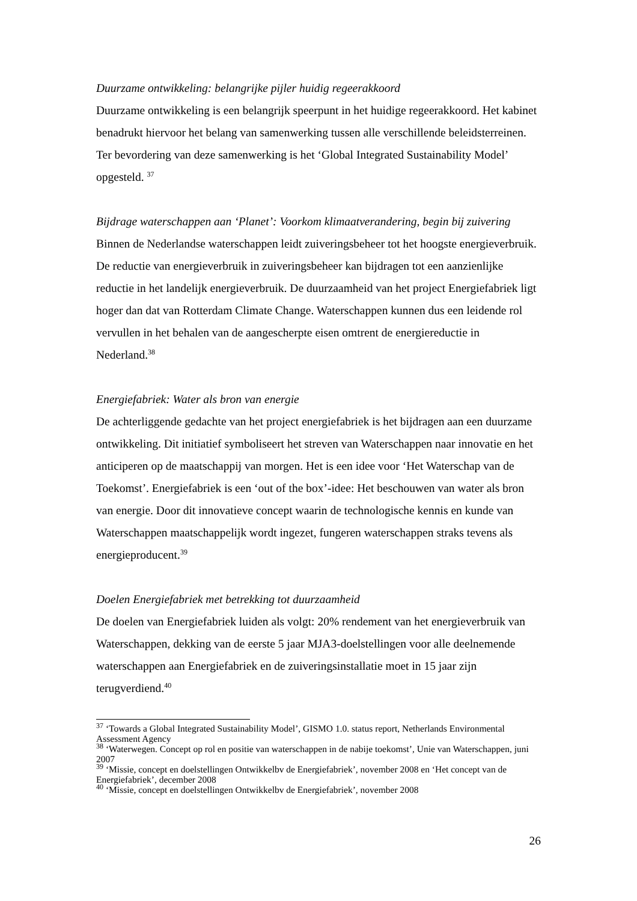Duurzame ontwikkeling: belangrijke pijler huidig regeerakkoord
Duurzame ontwikkeling is een belangrijk speerpunt in het huidige regeerakkoord. Het kabinet benadrukt hiervoor het belang van samenwerking tussen alle verschillende beleidsterreinen. Ter bevordering van deze samenwerking is het ‘Global Integrated Sustainability Model’ opgesteld. <sup>37</sup>
Bijdrage waterschappen aan ‘Planet’: Voorkom klimaatverandering, begin bij zuivering
Binnen de Nederlandse waterschappen leidt zuiveringsbeheer tot het hoogste energieverbruik. De reductie van energieverbruik in zuiveringsbeheer kan bijdragen tot een aanzienlijke reductie in het landelijk energieverbruik. De duurzaamheid van het project Energiefabriek ligt hoger dan dat van Rotterdam Climate Change. Waterschappen kunnen dus een leidende rol vervullen in het behalen van de aangescherpte eisen omtrent de energiereductie in Nederland.<sup>38</sup>
Energiefabriek: Water als bron van energie
De achterliggende gedachte van het project energiefabriek is het bijdragen aan een duurzame ontwikkeling. Dit initiatief symboliseert het streven van Waterschappen naar innovatie en het anticiperen op de maatschappij van morgen. Het is een idee voor ‘Het Waterschap van de Toekomst’. Energiefabriek is een ‘out of the box’-idee: Het beschouwen van water als bron van energie. Door dit innovatieve concept waarin de technologische kennis en kunde van Waterschappen maatschappelijk wordt ingezet, fungeren waterschappen straks tevens als energieproducent.<sup>39</sup>
Doelen Energiefabriek met betrekking tot duurzaamheid
De doelen van Energiefabriek luiden als volgt: 20% rendement van het energieverbruik van Waterschappen, dekking van de eerste 5 jaar MJA3-doelstellingen voor alle deelnemende waterschappen aan Energiefabriek en de zuiveringsinstallatie moet in 15 jaar zijn terugverdiend.<sup>40</sup>
<sup>37</sup> ‘Towards a Global Integrated Sustainability Model’, GISMO 1.0. status report, Netherlands Environmental Assessment Agency
<sup>38</sup> ‘Waterwegen. Concept op rol en positie van waterschappen in de nabije toekomst’, Unie van Waterschappen, juni 2007
<sup>39</sup> ‘Missie, concept en doelstellingen Ontwikkelbv de Energiefabriek’, november 2008 en ‘Het concept van de Energiefabriek’, december 2008
<sup>40</sup> ‘Missie, concept en doelstellingen Ontwikkelbv de Energiefabriek’, november 2008
26